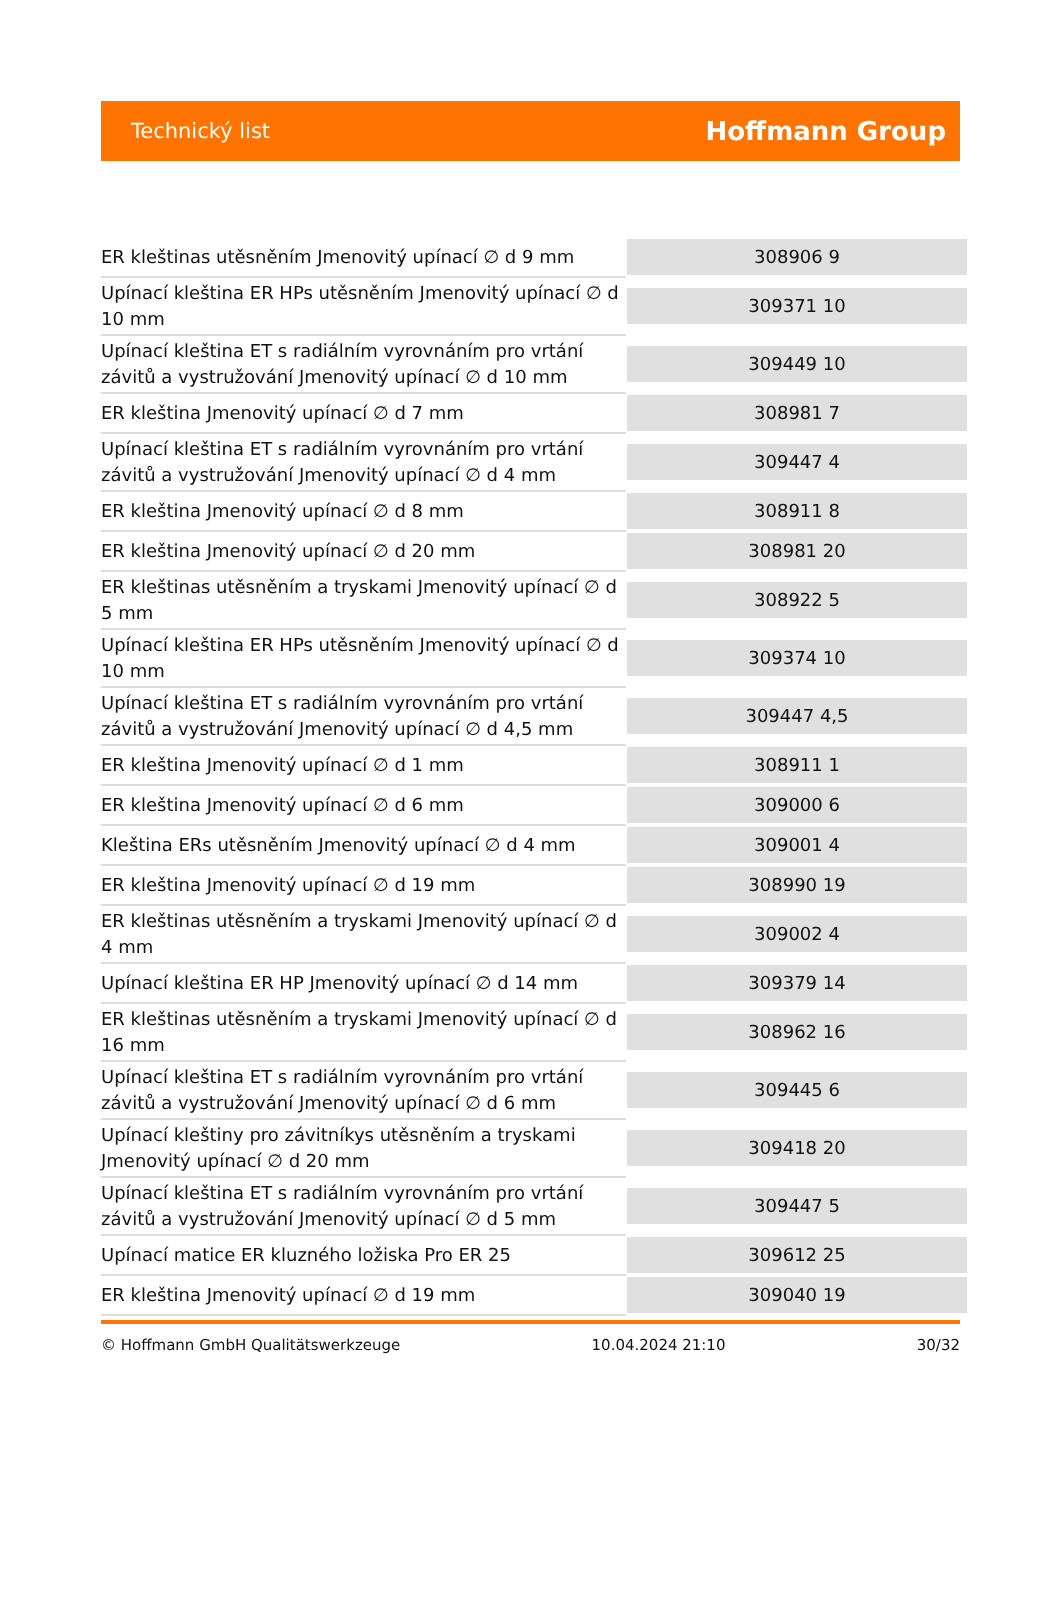Technický list Hoffmann Group
| ER kleštinas utěsněním Jmenovitý upínací ∅ d 9 mm | 308906 9 |
| Upínací kleština ER HPs utěsněním Jmenovitý upínací ∅ d 10 mm | 309371 10 |
| Upínací kleština ET s radiálním vyrovnáním pro vrtání závitů a vystružování Jmenovitý upínací ∅ d 10 mm | 309449 10 |
| ER kleština Jmenovitý upínací ∅ d 7 mm | 308981 7 |
| Upínací kleština ET s radiálním vyrovnáním pro vrtání závitů a vystružování Jmenovitý upínací ∅ d 4 mm | 309447 4 |
| ER kleština Jmenovitý upínací ∅ d 8 mm | 308911 8 |
| ER kleština Jmenovitý upínací ∅ d 20 mm | 308981 20 |
| ER kleštinas utěsněním a tryskami Jmenovitý upínací ∅ d 5 mm | 308922 5 |
| Upínací kleština ER HPs utěsněním Jmenovitý upínací ∅ d 10 mm | 309374 10 |
| Upínací kleština ET s radiálním vyrovnáním pro vrtání závitů a vystružování Jmenovitý upínací ∅ d 4,5 mm | 309447 4,5 |
| ER kleština Jmenovitý upínací ∅ d 1 mm | 308911 1 |
| ER kleština Jmenovitý upínací ∅ d 6 mm | 309000 6 |
| Kleština ERs utěsněním Jmenovitý upínací ∅ d 4 mm | 309001 4 |
| ER kleština Jmenovitý upínací ∅ d 19 mm | 308990 19 |
| ER kleštinas utěsněním a tryskami Jmenovitý upínací ∅ d 4 mm | 309002 4 |
| Upínací kleština ER HP Jmenovitý upínací ∅ d 14 mm | 309379 14 |
| ER kleštinas utěsněním a tryskami Jmenovitý upínací ∅ d 16 mm | 308962 16 |
| Upínací kleština ET s radiálním vyrovnáním pro vrtání závitů a vystružování Jmenovitý upínací ∅ d 6 mm | 309445 6 |
| Upínací kleštiny pro závitníkys utěsněním a tryskami Jmenovitý upínací ∅ d 20 mm | 309418 20 |
| Upínací kleština ET s radiálním vyrovnáním pro vrtání závitů a vystružování Jmenovitý upínací ∅ d 5 mm | 309447 5 |
| Upínací matice ER kluzného ložiska Pro ER 25 | 309612 25 |
| ER kleština Jmenovitý upínací ∅ d 19 mm | 309040 19 |
© Hoffmann GmbH Qualitätswerkzeuge 10.04.2024 21:10 30/32